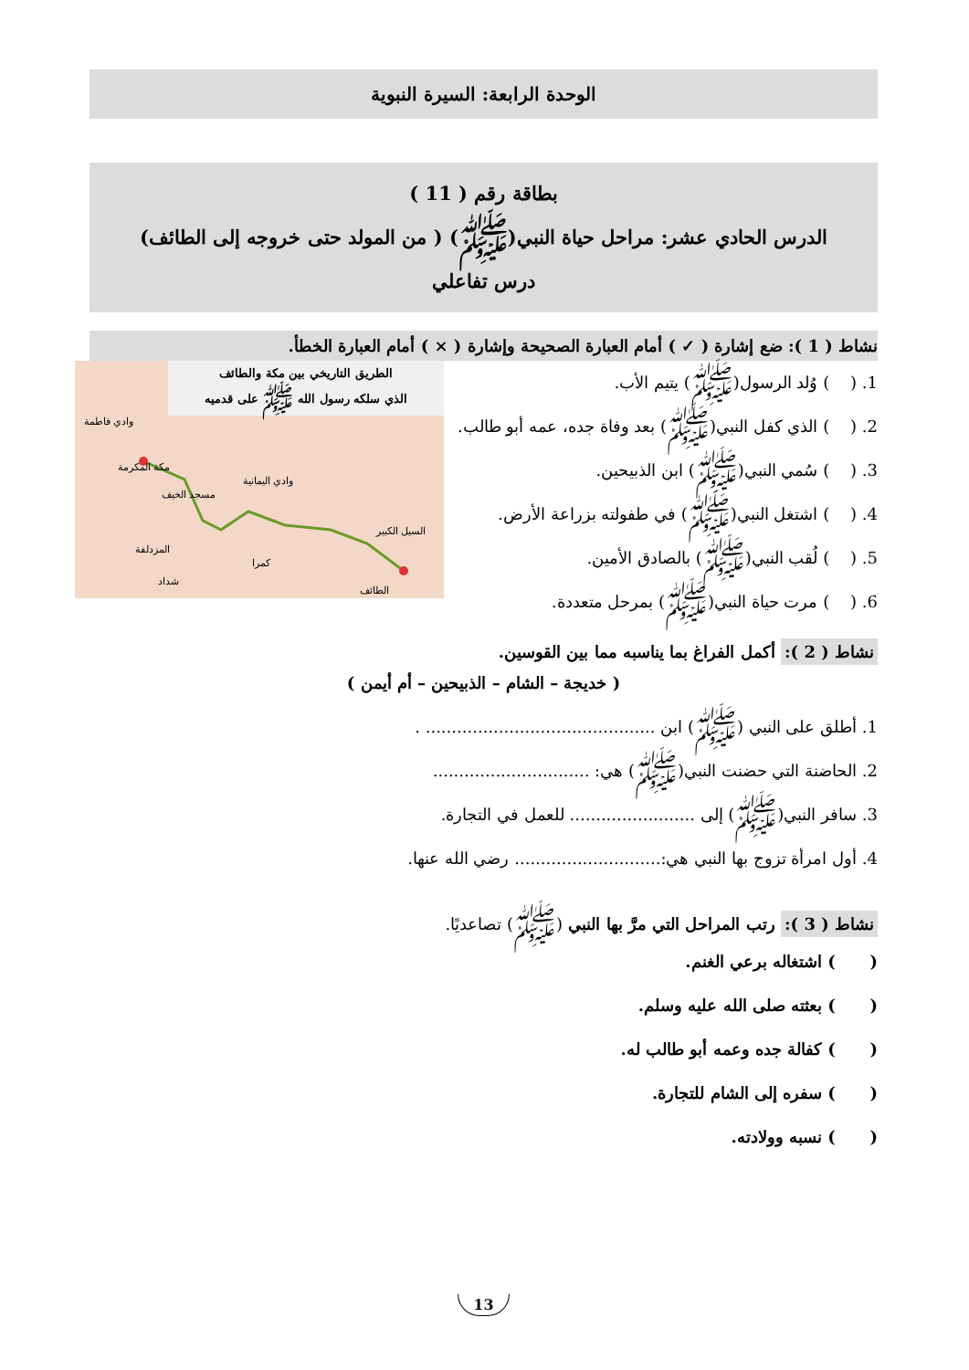الوحدة الرابعة: السيرة النبوية
بطاقة رقم ( 11 )
الدرس الحادي عشر: مراحل حياة النبي(ﷺ) ( من المولد حتى خروجه إلى الطائف)
درس تفاعلي
نشاط ( 1 ): ضع إشارة ( ✓ ) أمام العبارة الصحيحة وإشارة ( × ) أمام العبارة الخطأ.
1. ( ) وُلد الرسول(ﷺ) يتيم الأب.
2. ( ) الذي كفل النبي(ﷺ) بعد وفاة جده، عمه أبو طالب.
3. ( ) سُمي النبي(ﷺ) ابن الذبيحين.
4. ( ) اشتغل النبي(ﷺ) في طفولته بزراعة الأرض.
5. ( ) لُقب النبي(ﷺ) بالصادق الأمين.
6. ( ) مرت حياة النبي(ﷺ) بمرحل متعددة.
الطريق التاريخي بين مكة والطائف
الذي سلكه رسول الله ﷺ على قدميه
مكة المكرمة
مسجد الخيف
وادي اليمانية
السيل الكبير
المزدلفة
كمرا
شداد
وادي فاطمة
الطائف
نشاط ( 2 ): أكمل الفراغ بما يناسبه مما بين القوسين.
( خديجة – الشام – الذبيحين – أم أيمن )
1. أطلق على النبي (ﷺ) ابن ............................................ .
2. الحاضنة التي حضنت النبي(ﷺ) هي: ..............................
3. سافر النبي(ﷺ) إلى ........................ للعمل في التجارة.
4. أول امرأة تزوج بها النبي هي:............................ رضي الله عنها.
نشاط ( 3 ): رتب المراحل التي مرَّ بها النبي (ﷺ) تصاعديًا.
( ) اشتغاله برعي الغنم.
( ) بعثته صلى الله عليه وسلم.
( ) كفالة جده وعمه أبو طالب له.
( ) سفره إلى الشام للتجارة.
( ) نسبه وولادته.
13